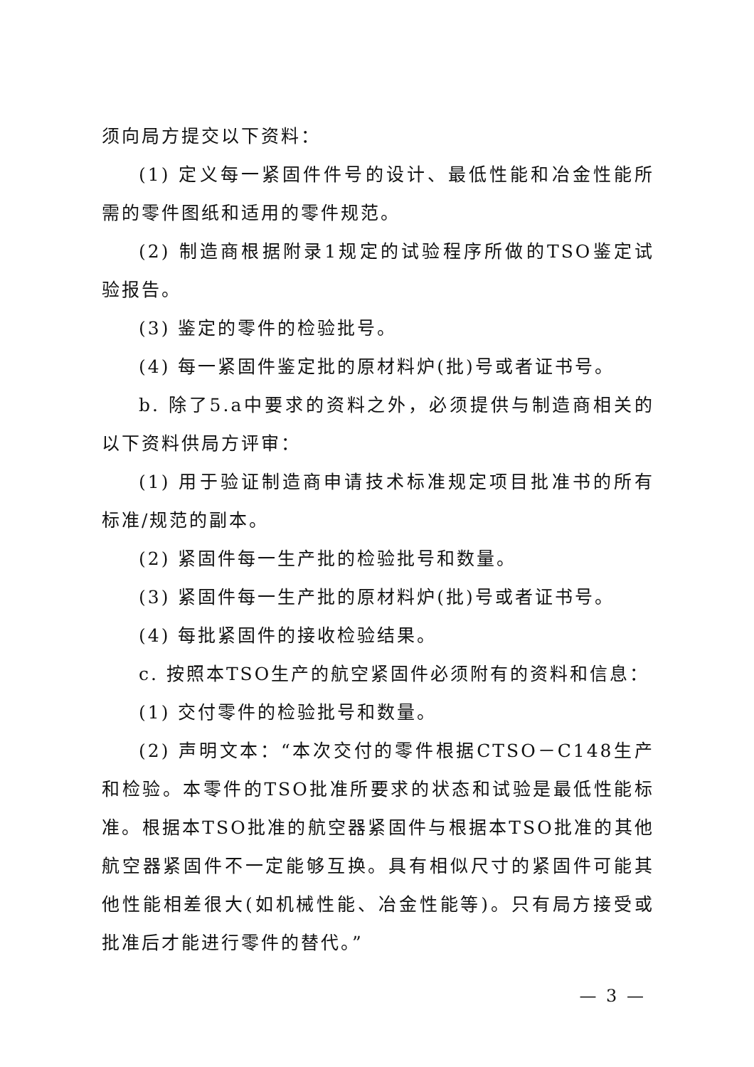须向局方提交以下资料：
(1) 定义每一紧固件件号的设计、最低性能和冶金性能所需的零件图纸和适用的零件规范。
(2) 制造商根据附录1规定的试验程序所做的TSO鉴定试验报告。
(3) 鉴定的零件的检验批号。
(4) 每一紧固件鉴定批的原材料炉(批)号或者证书号。
b. 除了5.a中要求的资料之外，必须提供与制造商相关的以下资料供局方评审：
(1) 用于验证制造商申请技术标准规定项目批准书的所有标准/规范的副本。
(2) 紧固件每一生产批的检验批号和数量。
(3) 紧固件每一生产批的原材料炉(批)号或者证书号。
(4) 每批紧固件的接收检验结果。
c. 按照本TSO生产的航空紧固件必须附有的资料和信息：
(1) 交付零件的检验批号和数量。
(2) 声明文本：“本次交付的零件根据CTSO－C148生产和检验。本零件的TSO批准所要求的状态和试验是最低性能标准。根据本TSO批准的航空器紧固件与根据本TSO批准的其他航空器紧固件不一定能够互换。具有相似尺寸的紧固件可能其他性能相差很大(如机械性能、冶金性能等)。只有局方接受或批准后才能进行零件的替代。”
— 3 —